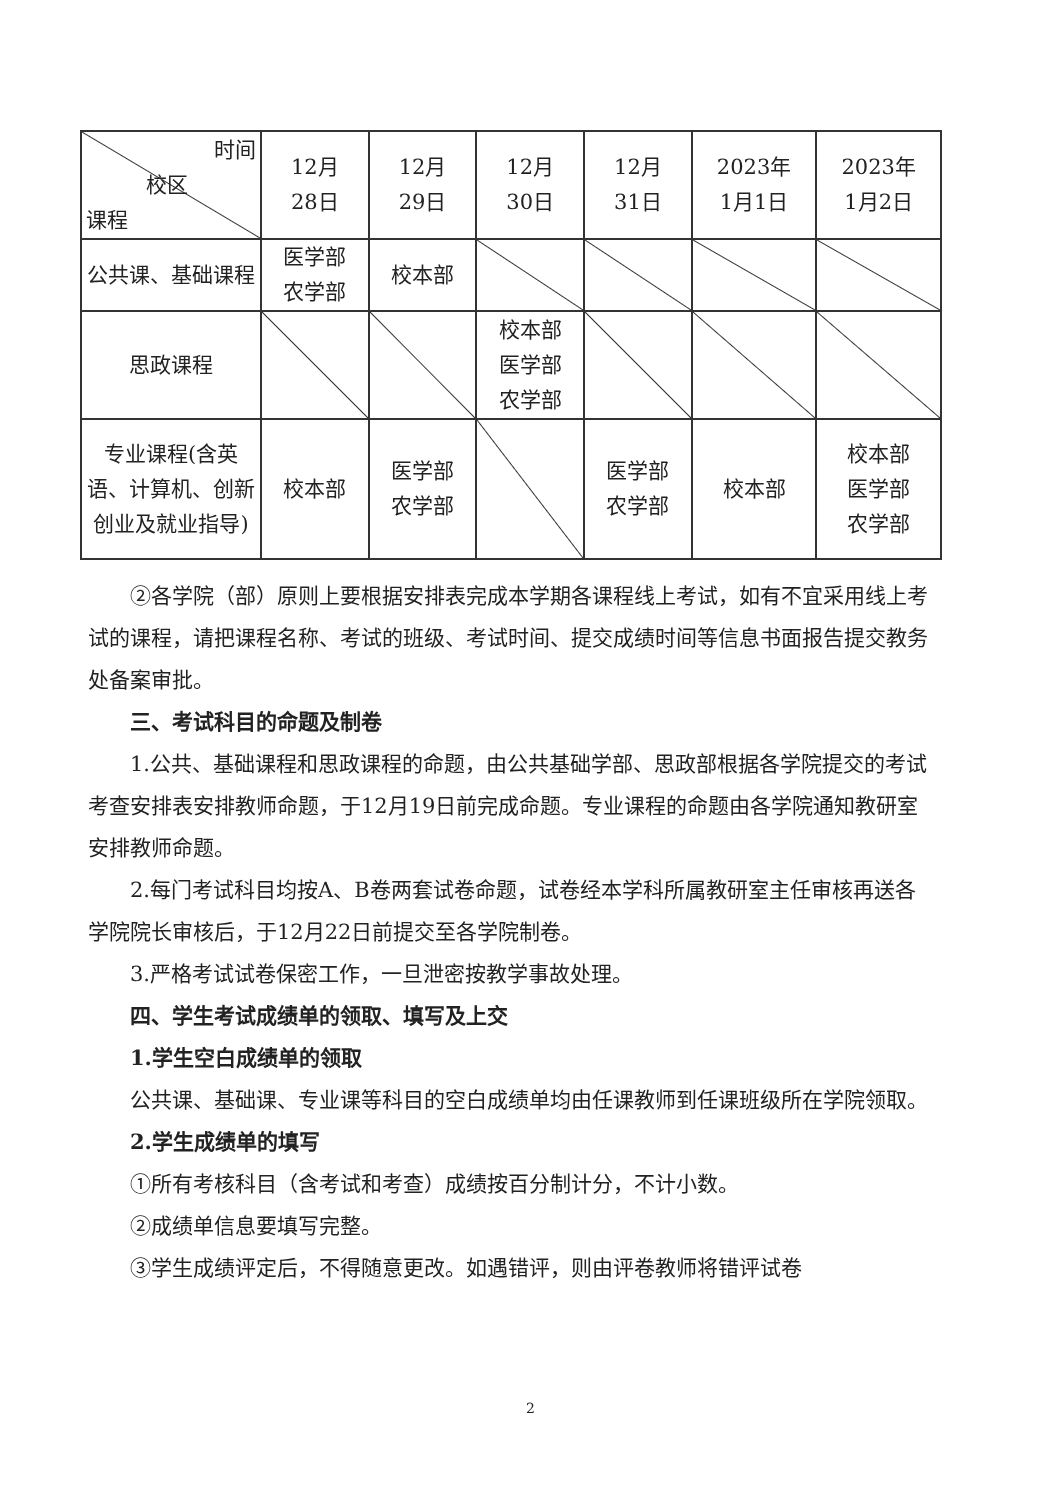| 时间 校区 课程 | 12月 28日 | 12月 29日 | 12月 30日 | 12月 31日 | 2023年 1月1日 | 2023年 1月2日 |
| 公共课、基础课程 | 医学部 农学部 | 校本部 | | | | |
| 思政课程 | | | 校本部 医学部 农学部 | | | |
| 专业课程(含英语、计算机、创新创业及就业指导) | 校本部 | 医学部 农学部 | | 医学部 农学部 | 校本部 | 校本部 医学部 农学部 |
②各学院（部）原则上要根据安排表完成本学期各课程线上考试，如有不宜采用线上考试的课程，请把课程名称、考试的班级、考试时间、提交成绩时间等信息书面报告提交教务处备案审批。
三、考试科目的命题及制卷
1.公共、基础课程和思政课程的命题，由公共基础学部、思政部根据各学院提交的考试考查安排表安排教师命题，于12月19日前完成命题。专业课程的命题由各学院通知教研室安排教师命题。
2.每门考试科目均按A、B卷两套试卷命题，试卷经本学科所属教研室主任审核再送各学院院长审核后，于12月22日前提交至各学院制卷。
3.严格考试试卷保密工作，一旦泄密按教学事故处理。
四、学生考试成绩单的领取、填写及上交
1.学生空白成绩单的领取
公共课、基础课、专业课等科目的空白成绩单均由任课教师到任课班级所在学院领取。
2.学生成绩单的填写
①所有考核科目（含考试和考查）成绩按百分制计分，不计小数。
②成绩单信息要填写完整。
③学生成绩评定后，不得随意更改。如遇错评，则由评卷教师将错评试卷
2